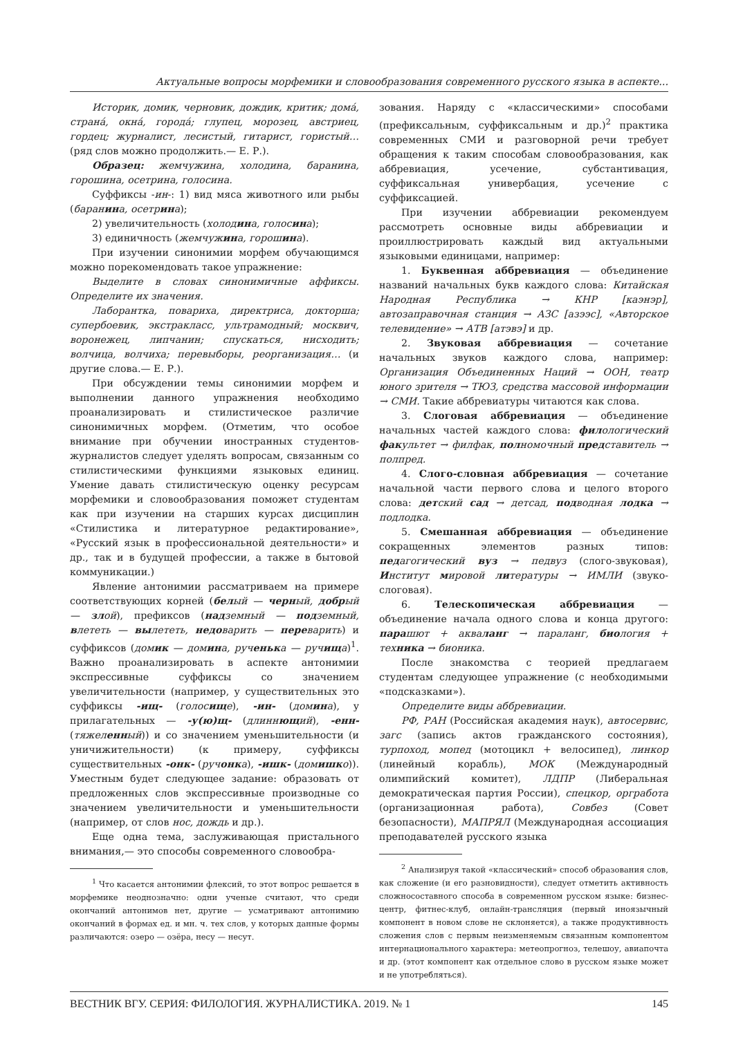Актуальные вопросы морфемики и словообразования современного русского языка в аспекте...
Историк, домик, черновик, дождик, критик; домá, странá, окнá, городá; глупец, морозец, австриец, гордец; журналист, лесистый, гитарист, гористый… (ряд слов можно продолжить.— Е. Р.).
Образец: жемчужина, холодина, баранина, горошина, осетрина, голосина.
Суффиксы -ин-: 1) вид мяса животного или рыбы (баранина, осетрина);
2) увеличительность (холодина, голосина);
3) единичность (жемчужина, горошина).
При изучении синонимии морфем обучающимся можно порекомендовать такое упражнение:
Выделите в словах синонимичные аффиксы. Определите их значения.
Лаборантка, повариха, директриса, докторша; супербоевик, экстракласс, ультрамодный; москвич, воронежец, липчанин; спускаться, нисходить; волчица, волчиха; перевыборы, реорганизация… (и другие слова.— Е. Р.).
При обсуждении темы синонимии морфем и выполнении данного упражнения необходимо проанализировать и стилистическое различие синонимичных морфем. (Отметим, что особое внимание при обучении иностранных студентов-журналистов следует уделять вопросам, связанным со стилистическими функциями языковых единиц. Умение давать стилистическую оценку ресурсам морфемики и словообразования поможет студентам как при изучении на старших курсах дисциплин «Стилистика и литературное редактирование», «Русский язык в профессиональной деятельности» и др., так и в будущей профессии, а также в бытовой коммуникации.)
Явление антонимии рассматриваем на примере соответствующих корней (белый — черный, до брый — злой), префиксов (надземный — подземный, влететь — вылететь, недоварить — переварить) и суффиксов (домик — домина, рученька — ручища)<sup>1</sup>. Важно проанализировать в аспекте антонимии экспрессивные суффиксы со значением увеличительности (например, у существительных это суффиксы -ищ- (голосище), -ин- (домина), у прилагательных — -у(ю)щ- (длиннющий), -енн- (тяжеленный)) и со значением уменьшительности (и уничижительности) (к примеру, суффиксы существительных -онк- (ручонка), -ишк- (домишко)). Уместным будет следующее задание: образовать от предложенных слов экспрессивные производные со значением увеличительности и уменьшительности (например, от слов нос, дождь и др.).
Еще одна тема, заслуживающая пристального внимания,— это способы современного словообра-
<sup>1</sup> Что касается антонимии флексий, то этот вопрос решается в морфемике неоднозначно: одни ученые считают, что среди окончаний антонимов нет, другие — усматривают антонимию окончаний в формах ед. и мн. ч. тех слов, у которых данные формы различаются: озеро — озёра, несу — несут.
зования. Наряду с «классическими» способами (префиксальным, суффиксальным и др.)<sup>2</sup> практика современных СМИ и разговорной речи требует обращения к таким способам словообразования, как аббревиация, усечение, субстантивация, суффиксальная универбация, усечение с суффиксацией.
При изучении аббревиации рекомендуем рассмотреть основные виды аббревиации и проиллюстрировать каждый вид актуальными языковыми единицами, например:
1. Буквенная аббревиация — объединение названий начальных букв каждого слова: Китайская Народная Республика → КНР [каэнэр], автозаправочная станция → АЗС [азээс], «Авторское телевидение» → АТВ [атэвэ] и др.
2. Звуковая аббревиация — сочетание начальных звуков каждого слова, например: Организация Объединенных Наций → ООН, театр юного зрителя → ТЮЗ, средства массовой информации → СМИ. Такие аббревиатуры читаются как слова.
3. Слоговая аббревиация — объединение начальных частей каждого слова: филологический факультет → филфак, полномочный представитель → полпред.
4. Слого-словная аббревиация — сочетание начальной части первого слова и целого второго слова: детский сад → детсад, подводная лодка → подлодка.
5. Смешанная аббревиация — объединение сокращенных элементов разных типов: педагогический вуз → педвуз (слого-звуковая), Институт мировой литературы → ИМЛИ (звуко-слоговая).
6. Телескопическая аббревиация — объединение начала одного слова и конца другого: парашют + акваланг → параланг, биология + техника → бионика.
После знакомства с теорией предлагаем студентам следующее упражнение (с необходимыми «подсказками»).
Определите виды аббревиации.
РФ, РАН (Российская академия наук), автосервис, загс (запись актов гражданского состояния), турпоход, мопед (мотоцикл + велосипед), линкор (линейный корабль), МОК (Международный олимпийский комитет), ЛДПР (Либеральная демократическая партия России), спецкор, оргработа (организационная работа), Совбез (Совет безопасности), МАПРЯЛ (Международная ассоциация преподавателей русского языка
<sup>2</sup> Анализируя такой «классический» способ образования слов, как сложение (и его разновидности), следует отметить активность сложносоставного способа в современном русском языке: бизнес-центр, фитнес-клуб, онлайн-трансляция (первый иноязычный компонент в новом слове не склоняется), а также продуктивность сложения слов с первым неизменяемым связанным компонентом интернационального характера: метеопрогноз, телешоу, авиапочта и др. (этот компонент как отдельное слово в русском языке может и не употребляться).
ВЕСТНИК ВГУ. СЕРИЯ: ФИЛОЛОГИЯ. ЖУРНАЛИСТИКА. 2019. № 1 145